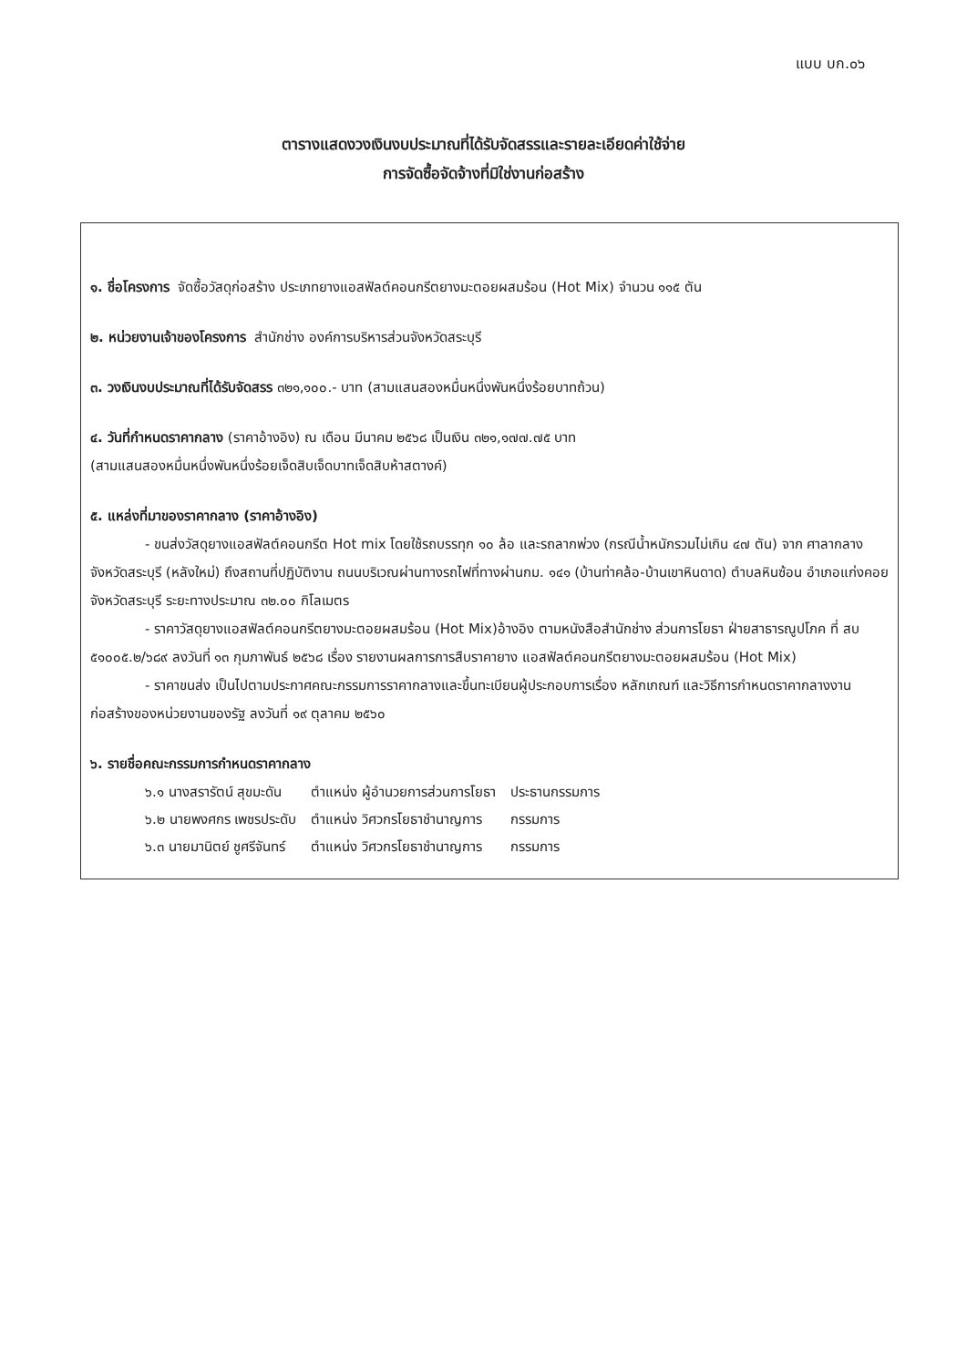แบบ บก.๐๖
ตารางแสดงวงเงินงบประมาณที่ได้รับจัดสรรและรายละเอียดค่าใช้จ่าย
การจัดซื้อจัดจ้างที่มิใช่งานก่อสร้าง
๑. ชื่อโครงการ จัดซื้อวัสดุก่อสร้าง ประเภทยางแอสฟัลต์คอนกรีตยางมะตอยผสมร้อน (Hot Mix) จำนวน ๑๑๕ ตัน
๒. หน่วยงานเจ้าของโครงการ สำนักช่าง องค์การบริหารส่วนจังหวัดสระบุรี
๓. วงเงินงบประมาณที่ได้รับจัดสรร ๓๒๑,๑๐๐.- บาท (สามแสนสองหมื่นหนึ่งพันหนึ่งร้อยบาทถ้วน)
๔. วันที่กำหนดราคากลาง (ราคาอ้างอิง) ณ เดือน มีนาคม ๒๕๖๘ เป็นเงิน ๓๒๑,๑๗๗.๗๕ บาท
(สามแสนสองหมื่นหนึ่งพันหนึ่งร้อยเจ็ดสิบเจ็ดบาทเจ็ดสิบห้าสตางค์)
๕. แหล่งที่มาของราคากลาง (ราคาอ้างอิง)
- ขนส่งวัสดุยางแอสฟัลต์คอนกรีต Hot mix โดยใช้รถบรรทุก ๑๐ ล้อ และรถลากพ่วง (กรณีน้ำหนักรวมไม่เกิน ๔๗ ตัน) จาก ศาลากลางจังหวัดสระบุรี (หลังใหม่) ถึงสถานที่ปฏิบัติงาน ถนนบริเวณผ่านทางรถไฟที่ทางผ่านกม. ๑๔๑ (บ้านท่าคล้อ-บ้านเขาหินดาด) ตำบลหินซ้อน อำเภอแก่งคอย จังหวัดสระบุรี ระยะทางประมาณ ๓๒.๐๐ กิโลเมตร
- ราคาวัสดุยางแอสฟัลต์คอนกรีตยางมะตอยผสมร้อน (Hot Mix)อ้างอิง ตามหนังสือสำนักช่าง ส่วนการโยธา ฝ่ายสาธารณูปโภค ที่ สบ ๕๑๐๐๕.๒/๖๘๙ ลงวันที่ ๑๓ กุมภาพันธ์ ๒๕๖๘ เรื่อง รายงานผลการการสืบราคายาง แอสฟัลต์คอนกรีตยางมะตอยผสมร้อน (Hot Mix)
- ราคาขนส่ง เป็นไปตามประกาศคณะกรรมการราคากลางและขึ้นทะเบียนผู้ประกอบการเรื่อง หลักเกณฑ์ และวิธีการกำหนดราคากลางงานก่อสร้างของหน่วยงานของรัฐ ลงวันที่ ๑๙ ตุลาคม ๒๕๖๐
๖. รายชื่อคณะกรรมการกำหนดราคากลาง
| ๖.๑ นางสรารัตน์ สุขมะดัน | ตำแหน่ง ผู้อำนวยการส่วนการโยธา | ประธานกรรมการ |
| ๖.๒ นายพงศกร เพชรประดับ | ตำแหน่ง วิศวกรโยธาชำนาญการ | กรรมการ |
| ๖.๓ นายมานิตย์ ชูศรีจันทร์ | ตำแหน่ง วิศวกรโยธาชำนาญการ | กรรมการ |